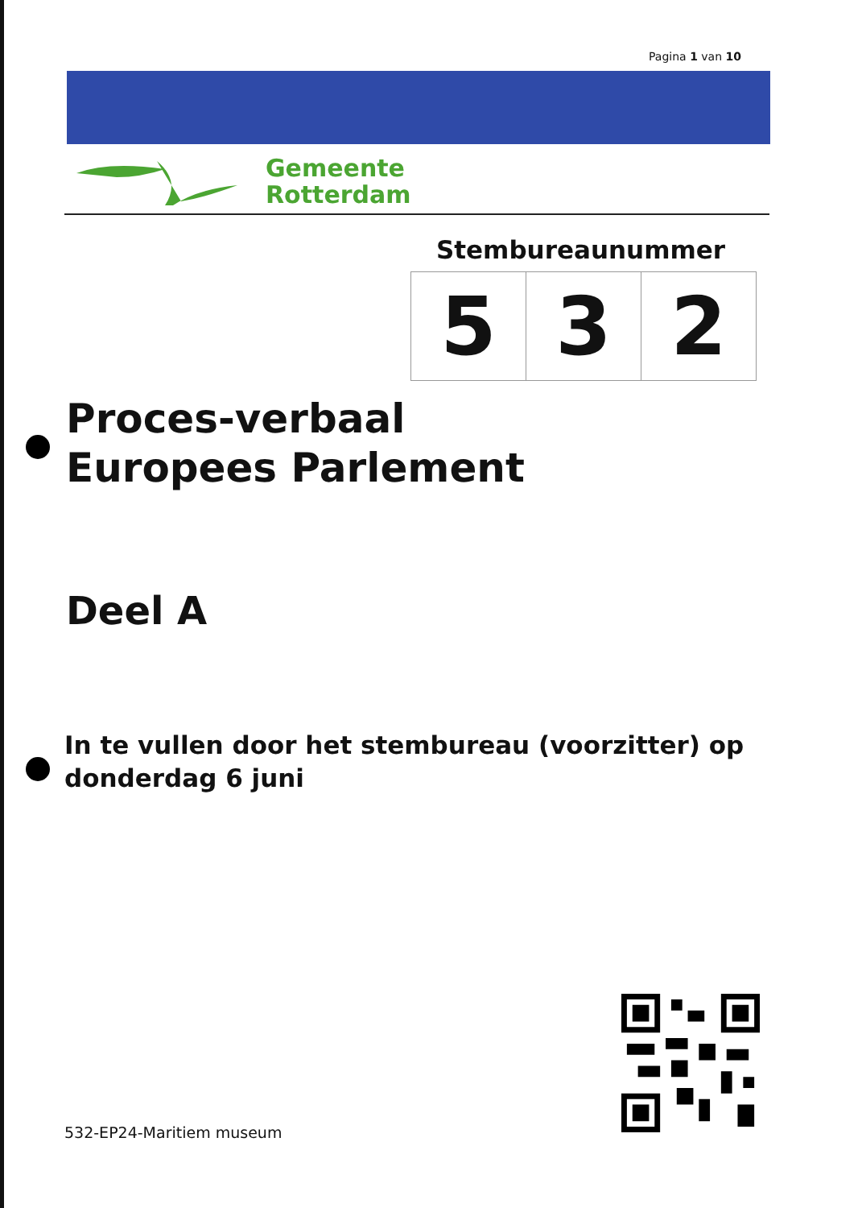Pagina 1 van 10
Gemeente
Rotterdam
Stembureaunummer
| 5 | 3 | 2 |
Proces-verbaal
Europees Parlement
Deel A
In te vullen door het stembureau (voorzitter) op
donderdag 6 juni
532-EP24-Maritiem museum